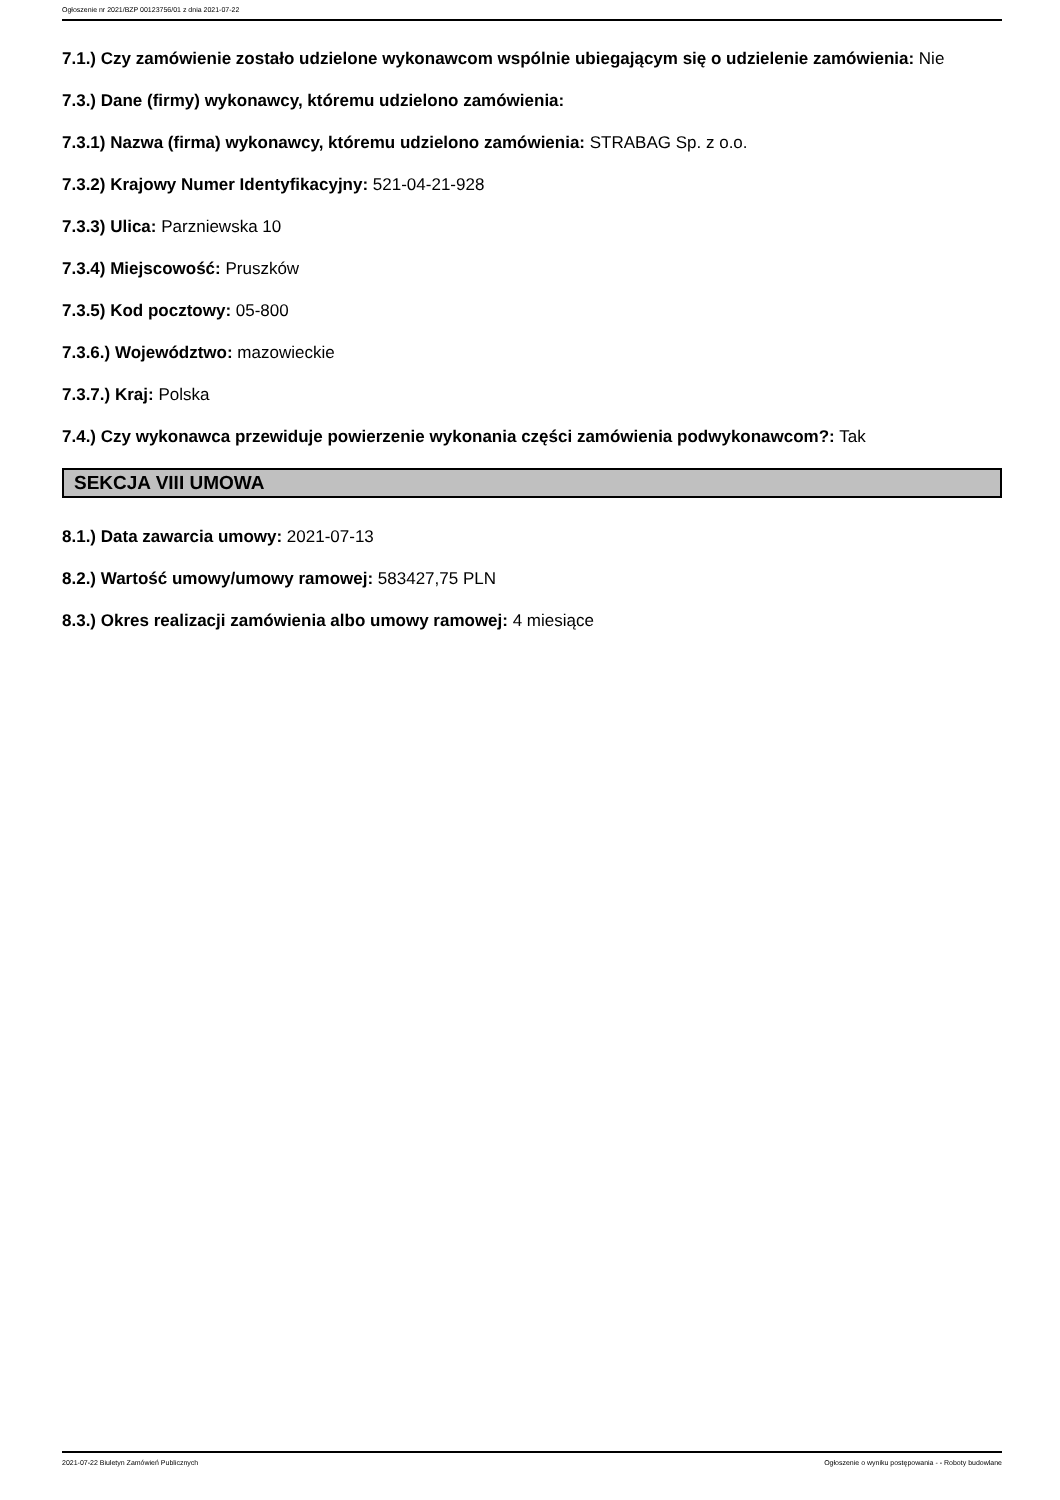Ogłoszenie nr 2021/BZP 00123756/01 z dnia 2021-07-22
7.1.) Czy zamówienie zostało udzielone wykonawcom wspólnie ubiegającym się o udzielenie zamówienia: Nie
7.3.) Dane (firmy) wykonawcy, któremu udzielono zamówienia:
7.3.1) Nazwa (firma) wykonawcy, któremu udzielono zamówienia: STRABAG Sp. z o.o.
7.3.2) Krajowy Numer Identyfikacyjny: 521-04-21-928
7.3.3) Ulica: Parzniewska 10
7.3.4) Miejscowość: Pruszków
7.3.5) Kod pocztowy: 05-800
7.3.6.) Województwo: mazowieckie
7.3.7.) Kraj: Polska
7.4.) Czy wykonawca przewiduje powierzenie wykonania części zamówienia podwykonawcom?: Tak
SEKCJA VIII UMOWA
8.1.) Data zawarcia umowy: 2021-07-13
8.2.) Wartość umowy/umowy ramowej: 583427,75 PLN
8.3.) Okres realizacji zamówienia albo umowy ramowej: 4 miesiące
2021-07-22 Biuletyn Zamówień Publicznych Ogłoszenie o wyniku postępowania - - Roboty budowlane